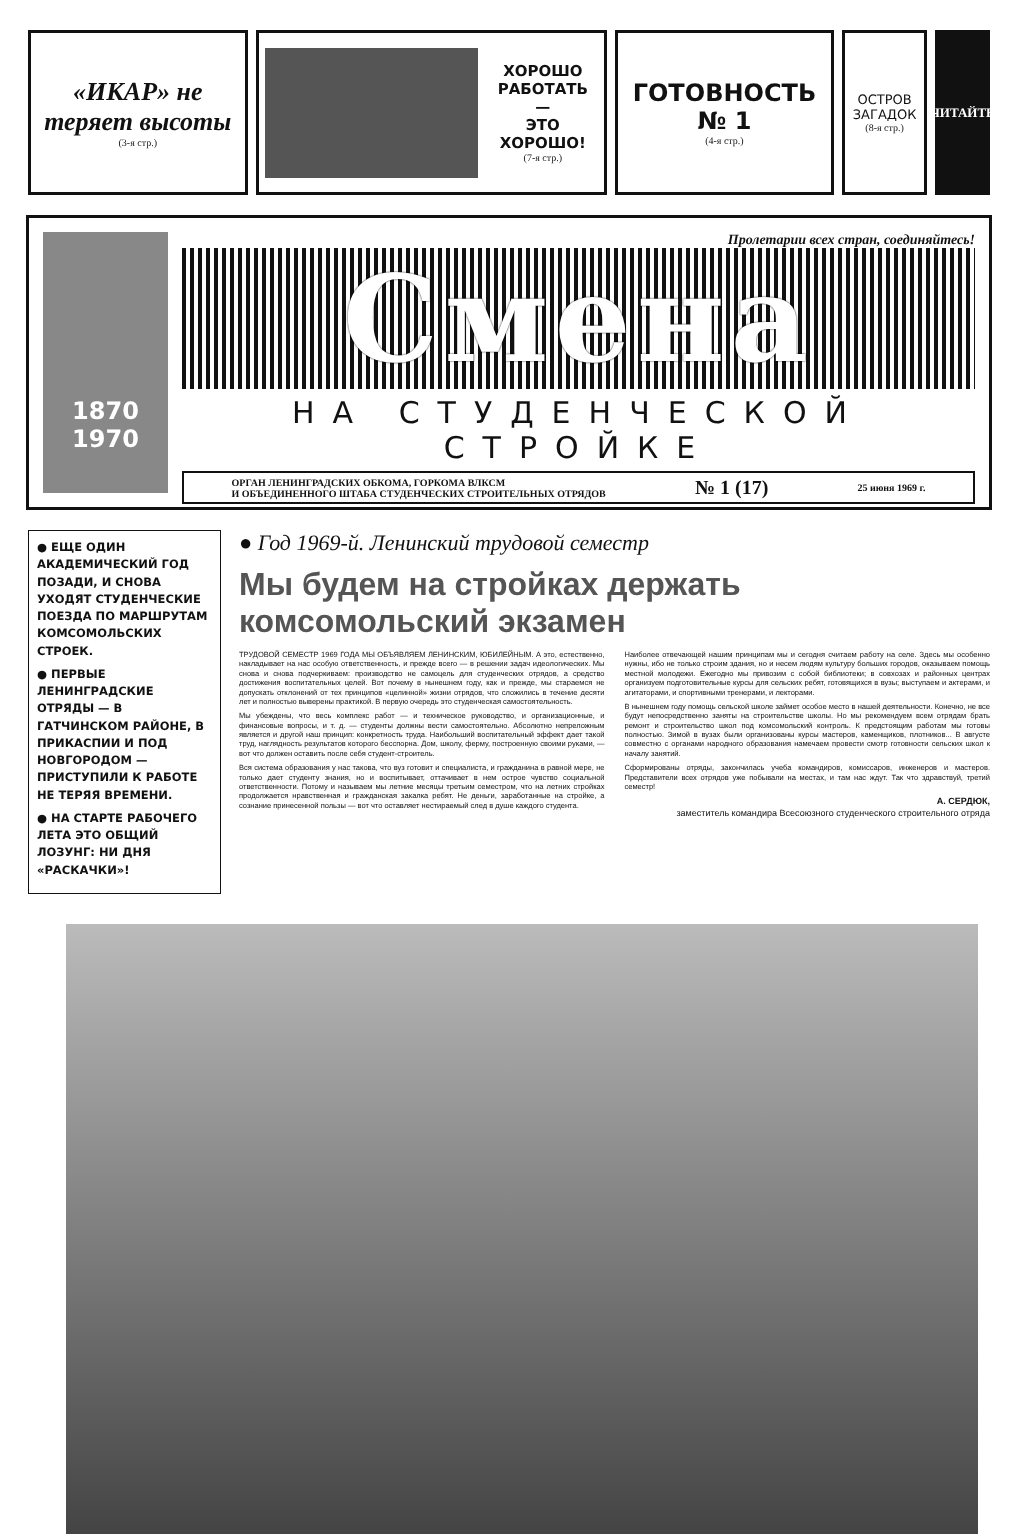«ИКАР» не теряет высоты
(3-я стр.)
ХОРОШО
РАБОТАТЬ —
ЭТО
ХОРОШО!
(7-я стр.)
ГОТОВНОСТЬ
№ 1
(4-я стр.)
ОСТРОВ ЗАГАДОК
(8-я стр.)
ЧИТАЙТЕ
1870
1970
Пролетарии всех стран, соединяйтесь!
Смена
НА СТУДЕНЧЕСКОЙ СТРОЙКЕ
ОРГАН ЛЕНИНГРАДСКИХ ОБКОМА, ГОРКОМА ВЛКСМ
И ОБЪЕДИНЕННОГО ШТАБА СТУДЕНЧЕСКИХ СТРОИТЕЛЬНЫХ ОТРЯДОВ
№ 1 (17)
25 июня 1969 г.
● ЕЩЕ ОДИН АКАДЕМИЧЕСКИЙ ГОД ПОЗАДИ, И СНОВА УХОДЯТ СТУДЕНЧЕСКИЕ ПОЕЗДА ПО МАРШРУТАМ КОМСОМОЛЬСКИХ СТРОЕК.
● ПЕРВЫЕ ЛЕНИНГРАДСКИЕ ОТРЯДЫ — В ГАТЧИНСКОМ РАЙОНЕ, В ПРИКАСПИИ И ПОД НОВГОРОДОМ — ПРИСТУПИЛИ К РАБОТЕ НЕ ТЕРЯЯ ВРЕМЕНИ.
● НА СТАРТЕ РАБОЧЕГО ЛЕТА ЭТО ОБЩИЙ ЛОЗУНГ: НИ ДНЯ «РАСКАЧКИ»!
● Год 1969-й. Ленинский трудовой семестр
Мы будем на стройках держать комсомольский экзамен
ТРУДОВОЙ СЕМЕСТР 1969 ГОДА МЫ ОБЪЯВЛЯЕМ ЛЕНИНСКИМ, ЮБИЛЕЙНЫМ. А это, естественно, накладывает на нас особую ответственность, и прежде всего — в решении задач идеологических. Мы снова и снова подчеркиваем: производство не самоцель для студенческих отрядов, а средство достижения воспитательных целей. Вот почему в нынешнем году, как и прежде, мы стараемся не допускать отклонений от тех принципов «целинной» жизни отрядов, что сложились в течение десяти лет и полностью выверены практикой. В первую очередь это студенческая самостоятельность.
Мы убеждены, что весь комплекс работ — и техническое руководство, и организационные, и финансовые вопросы, и т. д. — студенты должны вести самостоятельно. Абсолютно непреложным является и другой наш принцип: конкретность труда. Наибольший воспитательный эффект дает такой труд, наглядность результатов которого бесспорна. Дом, школу, ферму, построенную своими руками, — вот что должен оставить после себя студент-строитель.
Вся система образования у нас такова, что вуз готовит и специалиста, и гражданина в равной мере, не только дает студенту знания, но и воспитывает, оттачивает в нем острое чувство социальной ответственности. Потому и называем мы летние месяцы третьим семестром, что на летних стройках продолжается нравственная и гражданская закалка ребят. Не деньги, заработанные на стройке, а сознание принесенной пользы — вот что оставляет нестираемый след в душе каждого студента.
Наиболее отвечающей нашим принципам мы и сегодня считаем работу на селе. Здесь мы особенно нужны, ибо не только строим здания, но и несем людям культуру больших городов, оказываем помощь местной молодежи. Ежегодно мы привозим с собой библиотеки; в совхозах и районных центрах организуем подготовительные курсы для сельских ребят, готовящихся в вузы; выступаем и актерами, и агитаторами, и спортивными тренерами, и лекторами.
В нынешнем году помощь сельской школе займет особое место в нашей деятельности. Конечно, не все будут непосредственно заняты на строительстве школы. Но мы рекомендуем всем отрядам брать ремонт и строительство школ под комсомольский контроль. К предстоящим работам мы готовы полностью. Зимой в вузах были организованы курсы мастеров, каменщиков, плотников... В августе совместно с органами народного образования намечаем провести смотр готовности сельских школ к началу занятий.
Сформированы отряды, закончилась учеба командиров, комиссаров, инженеров и мастеров. Представители всех отрядов уже побывали на местах, и там нас ждут. Так что здравствуй, третий семестр!
А. СЕРДЮК,
заместитель командира Всесоюзного студенческого строительного отряда